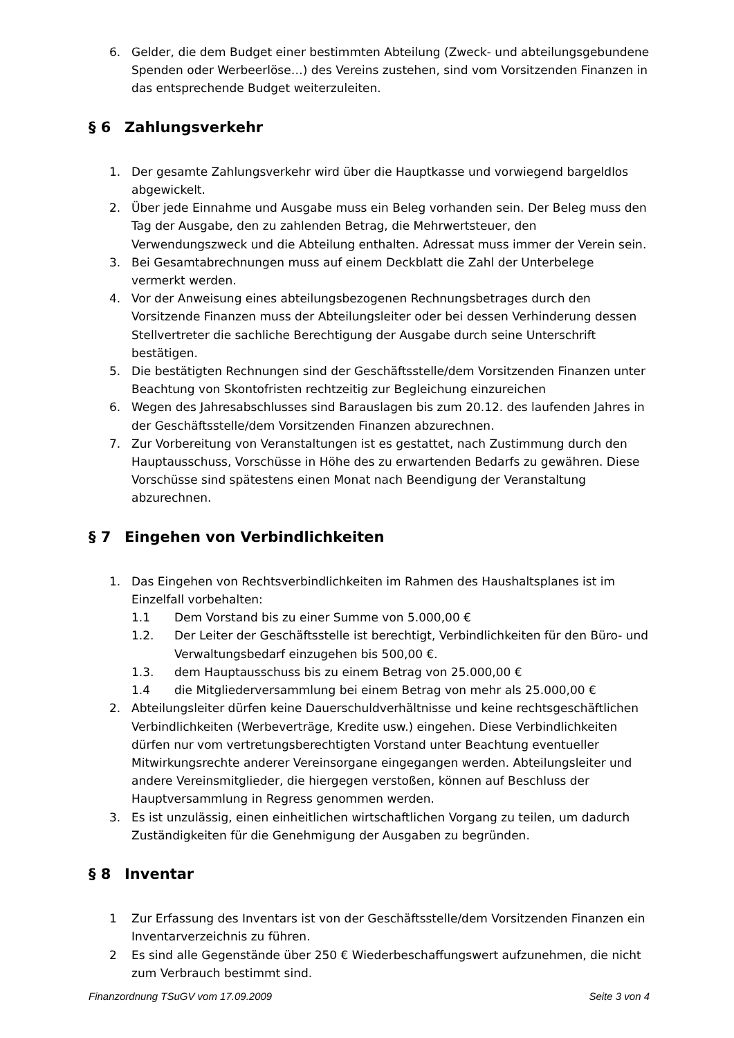6. Gelder, die dem Budget einer bestimmten Abteilung (Zweck- und abteilungsgebundene Spenden oder Werbeerlöse…) des Vereins zustehen, sind vom Vorsitzenden Finanzen in das entsprechende Budget weiterzuleiten.
§ 6 Zahlungsverkehr
1. Der gesamte Zahlungsverkehr wird über die Hauptkasse und vorwiegend bargeldlos abgewickelt.
2. Über jede Einnahme und Ausgabe muss ein Beleg vorhanden sein. Der Beleg muss den Tag der Ausgabe, den zu zahlenden Betrag, die Mehrwertsteuer, den Verwendungszweck und die Abteilung enthalten. Adressat muss immer der Verein sein.
3. Bei Gesamtabrechnungen muss auf einem Deckblatt die Zahl der Unterbelege vermerkt werden.
4. Vor der Anweisung eines abteilungsbezogenen Rechnungsbetrages durch den Vorsitzende Finanzen muss der Abteilungsleiter oder bei dessen Verhinderung dessen Stellvertreter die sachliche Berechtigung der Ausgabe durch seine Unterschrift bestätigen.
5. Die bestätigten Rechnungen sind der Geschäftsstelle/dem Vorsitzenden Finanzen unter Beachtung von Skontofristen rechtzeitig zur Begleichung einzureichen
6. Wegen des Jahresabschlusses sind Barauslagen bis zum 20.12. des laufenden Jahres in der Geschäftsstelle/dem Vorsitzenden Finanzen abzurechnen.
7. Zur Vorbereitung von Veranstaltungen ist es gestattet, nach Zustimmung durch den Hauptausschuss, Vorschüsse in Höhe des zu erwartenden Bedarfs zu gewähren. Diese Vorschüsse sind spätestens einen Monat nach Beendigung der Veranstaltung abzurechnen.
§ 7 Eingehen von Verbindlichkeiten
1. Das Eingehen von Rechtsverbindlichkeiten im Rahmen des Haushaltsplanes ist im Einzelfall vorbehalten:
1.1 Dem Vorstand bis zu einer Summe von 5.000,00 €
1.2. Der Leiter der Geschäftsstelle ist berechtigt, Verbindlichkeiten für den Büro- und Verwaltungsbedarf einzugehen bis 500,00 €.
1.3. dem Hauptausschuss bis zu einem Betrag von 25.000,00 €
1.4 die Mitgliederversammlung bei einem Betrag von mehr als 25.000,00 €
2. Abteilungsleiter dürfen keine Dauerschuldverhältnisse und keine rechtsgeschäftlichen Verbindlichkeiten (Werbeverträge, Kredite usw.) eingehen. Diese Verbindlichkeiten dürfen nur vom vertretungsberechtigten Vorstand unter Beachtung eventueller Mitwirkungsrechte anderer Vereinsorgane eingegangen werden. Abteilungsleiter und andere Vereinsmitglieder, die hiergegen verstoßen, können auf Beschluss der Hauptversammlung in Regress genommen werden.
3. Es ist unzulässig, einen einheitlichen wirtschaftlichen Vorgang zu teilen, um dadurch Zuständigkeiten für die Genehmigung der Ausgaben zu begründen.
§ 8 Inventar
1 Zur Erfassung des Inventars ist von der Geschäftsstelle/dem Vorsitzenden Finanzen ein Inventarverzeichnis zu führen.
2 Es sind alle Gegenstände über 250 € Wiederbeschaffungswert aufzunehmen, die nicht zum Verbrauch bestimmt sind.
Finanzordnung TSuGV vom 17.09.2009 Seite 3 von 4